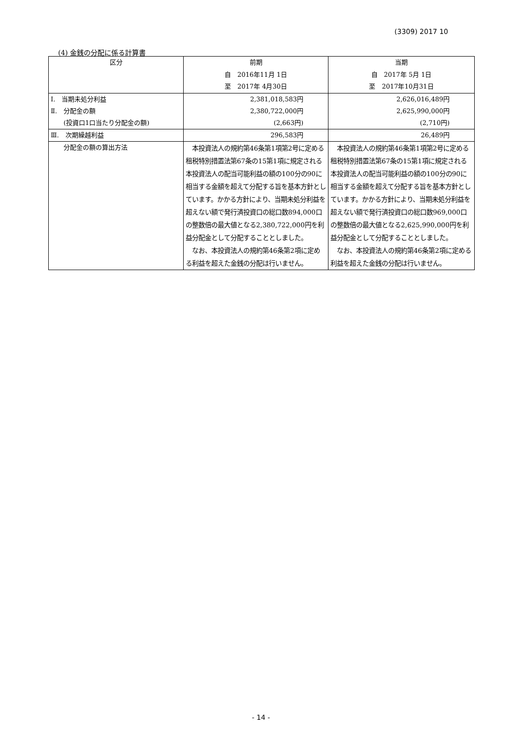(3309) 2017 10
(4) 金銭の分配に係る計算書
| 区分 | 前期 自 2016年11月 1日 至 2017年 4月30日 | 当期 自 2017年 5月 1日 至 2017年10月31日 |
| --- | --- | --- |
| Ⅰ. 当期未処分利益 | 2,381,018,583円 | 2,626,016,489円 |
| Ⅱ. 分配金の額 | 2,380,722,000円 | 2,625,990,000円 |
| (投資口1口当たり分配金の額) | (2,663円) | (2,710円) |
| Ⅲ. 次期繰越利益 | 296,583円 | 26,489円 |
| 分配金の額の算出方法 | 本投資法人の規約第46条第1項第2号に定める租税特別措置法第67条の15第1項に規定される本投資法人の配当可能利益の額の100分の90に相当する金額を超えて分配する旨を基本方針としています。かかる方針により、当期未処分利益を超えない額で発行済投資口の総口数894,000口の整数倍の最大値となる2,380,722,000円を利益分配金として分配することとしました。 なお、本投資法人の規約第46条第2項に定める利益を超えた金銭の分配は行いません。 | 本投資法人の規約第46条第1項第2号に定める租税特別措置法第67条の15第1項に規定される本投資法人の配当可能利益の額の100分の90に相当する金額を超えて分配する旨を基本方針としています。かかる方針により、当期未処分利益を超えない額で発行済投資口の総口数969,000口の整数倍の最大値となる2,625,990,000円を利益分配金として分配することとしました。 なお、本投資法人の規約第46条第2項に定める利益を超えた金銭の分配は行いません。 |
- 14 -